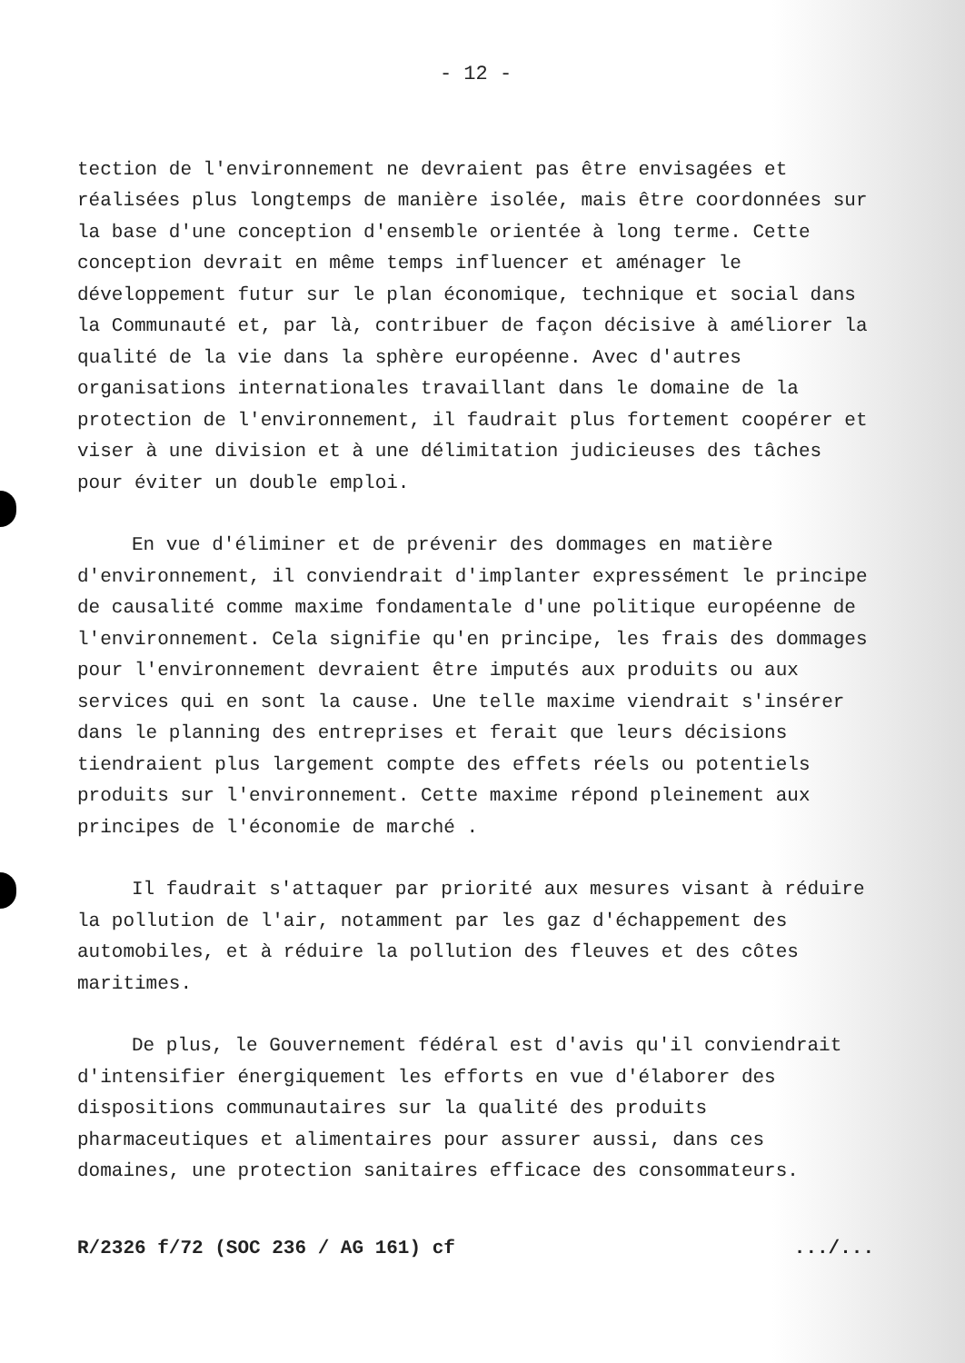- 12 -
tection de l'environnement ne devraient pas être envisagées et réalisées plus longtemps de manière isolée, mais être coordonnées sur la base d'une conception d'ensemble orientée à long terme. Cette conception devrait en même temps influencer et aménager le développement futur sur le plan économique, technique et social dans la Communauté et, par là, contribuer de façon décisive à améliorer la qualité de la vie dans la sphère européenne. Avec d'autres organisations internationales travaillant dans le domaine de la protection de l'environnement, il faudrait plus fortement coopérer et viser à une division et à une délimitation judicieuses des tâches pour éviter un double emploi.
En vue d'éliminer et de prévenir des dommages en matière d'environnement, il conviendrait d'implanter expressément le principe de causalité comme maxime fondamentale d'une politique européenne de l'environnement. Cela signifie qu'en principe, les frais des dommages pour l'environnement devraient être imputés aux produits ou aux services qui en sont la cause. Une telle maxime viendrait s'insérer dans le planning des entreprises et ferait que leurs décisions tiendraient plus largement compte des effets réels ou potentiels produits sur l'environnement. Cette maxime répond pleinement aux principes de l'économie de marché .
Il faudrait s'attaquer par priorité aux mesures visant à réduire la pollution de l'air, notamment par les gaz d'échappement des automobiles, et à réduire la pollution des fleuves et des côtes maritimes.
De plus, le Gouvernement fédéral est d'avis qu'il conviendrait d'intensifier énergiquement les efforts en vue d'élaborer des dispositions communautaires sur la qualité des produits pharmaceutiques et alimentaires pour assurer aussi, dans ces domaines, une protection sanitaires efficace des consommateurs.
R/2326 f/72 (SOC 236 / AG 161) cf .../...